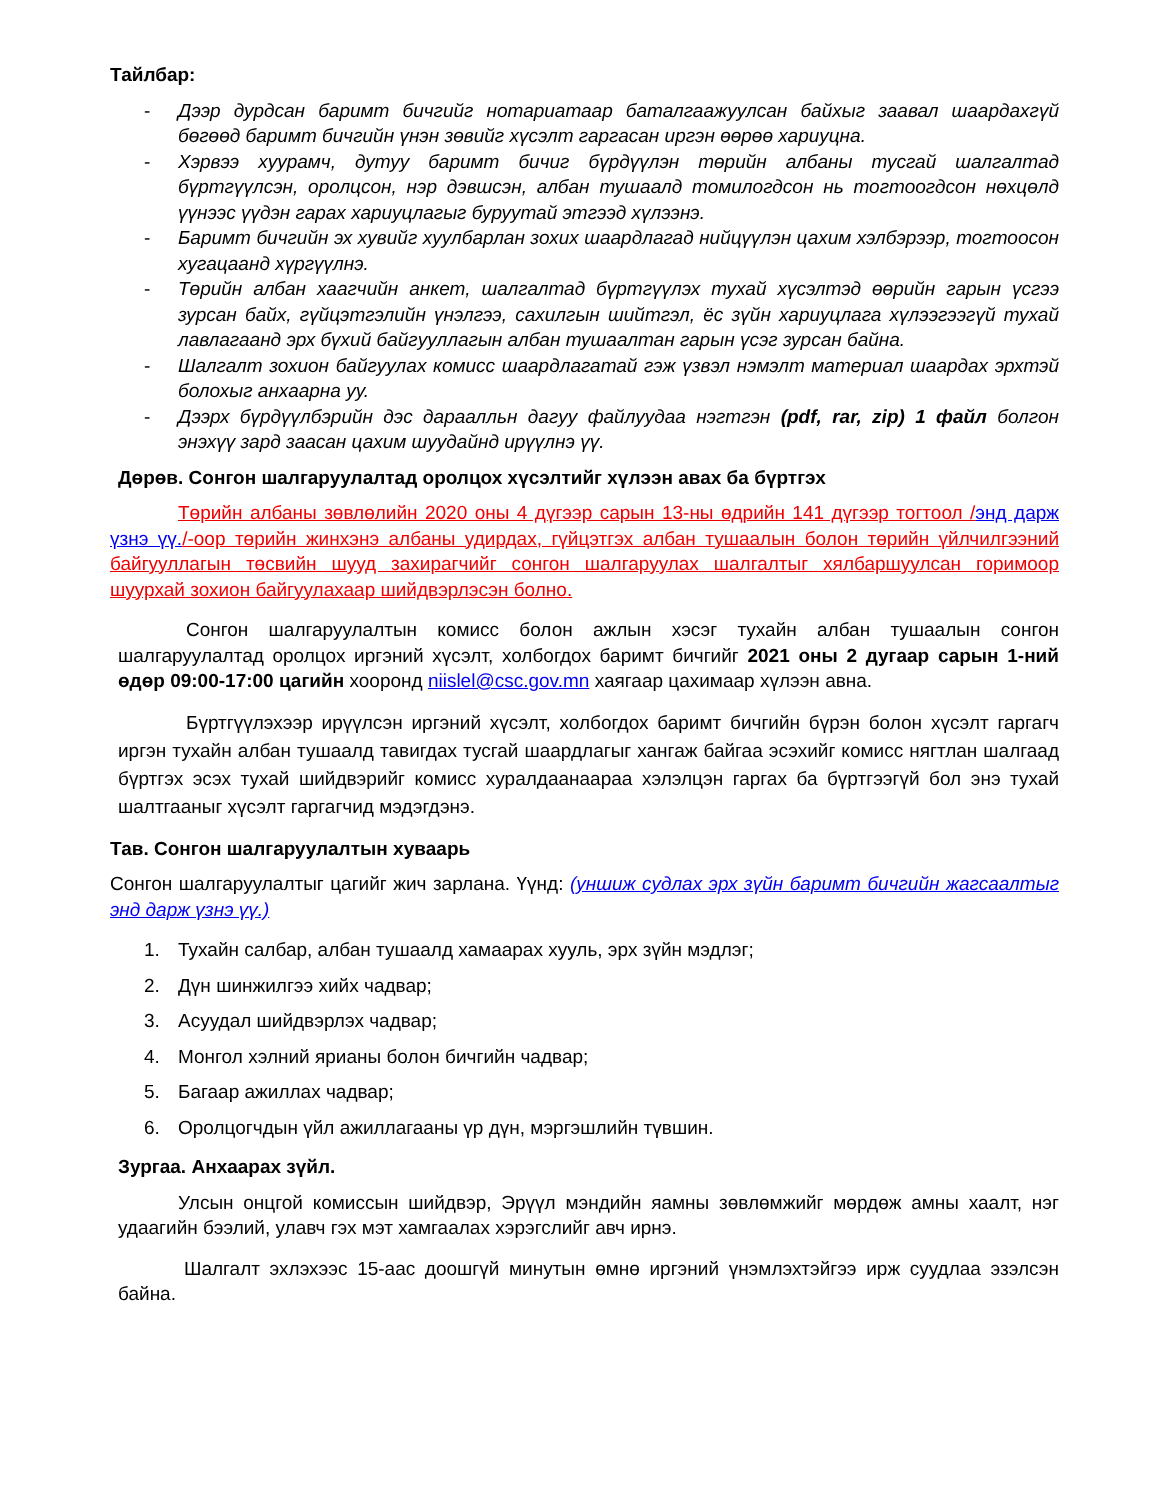Тайлбар:
- Дээр дурдсан баримт бичгийг нотариатаар баталгаажуулсан байхыг заавал шаардахгүй бөгөөд баримт бичгийн үнэн зөвийг хүсэлт гаргасан иргэн өөрөө хариуцна.
- Хэрвээ хуурамч, дутуу баримт бичиг бүрдүүлэн төрийн албаны тусгай шалгалтад бүртгүүлсэн, оролцсон, нэр дэвшсэн, албан тушаалд томилогдсон нь тогтоогдсон нөхцөлд үүнээс үүдэн гарах хариуцлагыг буруутай этгээд хүлээнэ.
- Баримт бичгийн эх хувийг хуулбарлан зохих шаардлагад нийцүүлэн цахим хэлбэрээр, тогтоосон хугацаанд хүргүүлнэ.
- Төрийн албан хаагчийн анкет, шалгалтад бүртгүүлэх тухай хүсэлтэд өөрийн гарын үсгээ зурсан байх, гүйцэтгэлийн үнэлгээ, сахилгын шийтгэл, ёс зүйн хариуцлага хүлээгээгүй тухай лавлагаанд эрх бүхий байгууллагын албан тушаалтан гарын үсэг зурсан байна.
- Шалгалт зохион байгуулах комисс шаардлагатай гэж үзвэл нэмэлт материал шаардах эрхтэй болохыг анхаарна уу.
- Дээрх бүрдүүлбэрийн дэс дараалльн дагуу файлуудаа нэгтгэн (pdf, rar, zip) 1 файл болгон энэхүү зард заасан цахим шуудайнд ирүүлнэ үү.
Дөрөв. Сонгон шалгаруулалтад оролцох хүсэлтийг хүлээн авах ба бүртгэх
Төрийн албаны зөвлөлийн 2020 оны 4 дүгээр сарын 13-ны өдрийн 141 дүгээр тогтоол /энд дарж үзнэ үү./-оор төрийн жинхэнэ албаны удирдах, гүйцэтгэх албан тушаалын болон төрийн үйлчилгээний байгууллагын төсвийн шууд захирагчийг сонгон шалгаруулах шалгалтыг хялбаршуулсан горимоор шуурхай зохион байгуулахаар шийдвэрлэсэн болно.
Сонгон шалгаруулалтын комисс болон ажлын хэсэг тухайн албан тушаалын сонгон шалгаруулалтад оролцох иргэний хүсэлт, холбогдох баримт бичгийг 2021 оны 2 дугаар сарын 1-ний өдөр 09:00-17:00 цагийн хооронд niislel@csc.gov.mn хаягаар цахимаар хүлээн авна.
Бүртгүүлэхээр ирүүлсэн иргэний хүсэлт, холбогдох баримт бичгийн бүрэн болон хүсэлт гаргагч иргэн тухайн албан тушаалд тавигдах тусгай шаардлагыг хангаж байгаа эсэхийг комисс нягтлан шалгаад бүртгэх эсэх тухай шийдвэрийг комисс хуралдаанаараа хэлэлцэн гаргах ба бүртгээгүй бол энэ тухай шалтгааныг хүсэлт гаргагчид мэдэгдэнэ.
Тав. Сонгон шалгаруулалтын хуваарь
Сонгон шалгаруулалтыг цагийг жич зарлана. Үүнд: (уншиж судлах эрх зүйн баримт бичгийн жагсаалтыг энд дарж үзнэ үү.)
1. Тухайн салбар, албан тушаалд хамаарах хууль, эрх зүйн мэдлэг;
2. Дүн шинжилгээ хийх чадвар;
3. Асуудал шийдвэрлэх чадвар;
4. Монгол хэлний ярианы болон бичгийн чадвар;
5. Багаар ажиллах чадвар;
6. Оролцогчдын үйл ажиллагааны үр дүн, мэргэшлийн түвшин.
Зургаа. Анхаарах зүйл.
Улсын онцгой комиссын шийдвэр, Эрүүл мэндийн яамны зөвлөмжийг мөрдөж амны хаалт, нэг удаагийн бээлий, улавч гэх мэт хамгаалах хэрэгслийг авч ирнэ.
Шалгалт эхлэхээс 15-аас доошгүй минутын өмнө иргэний үнэмлэхтэйгээ ирж суудлаа эзэлсэн байна.